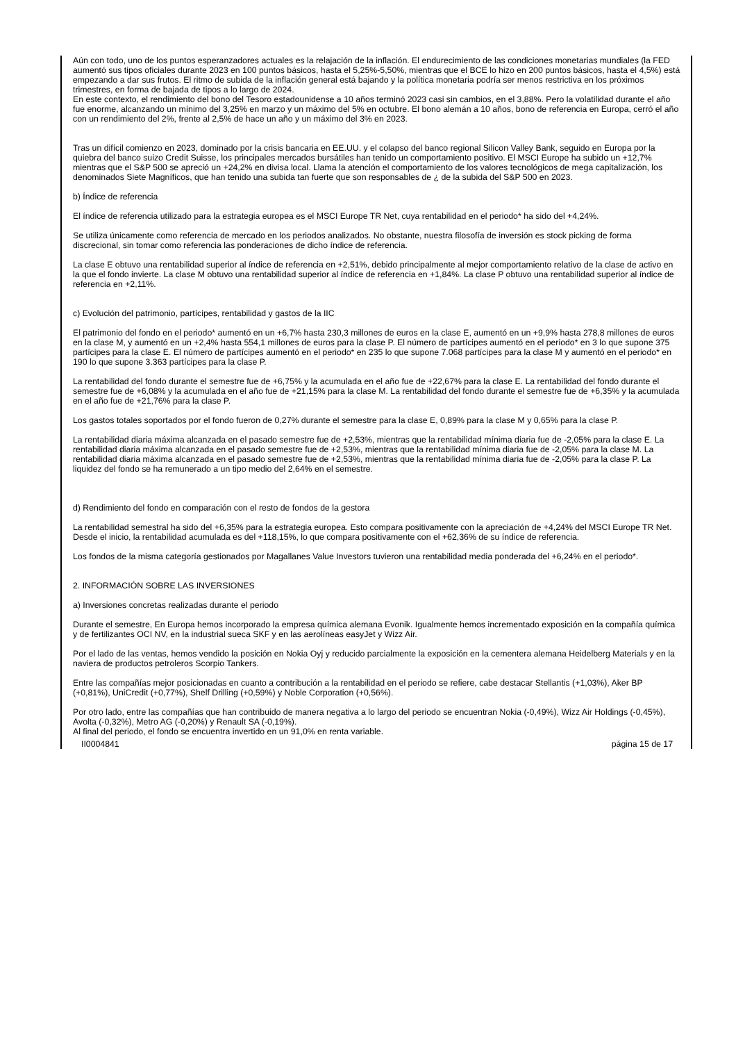Aún con todo, uno de los puntos esperanzadores actuales es la relajación de la inflación. El endurecimiento de las condiciones monetarias mundiales (la FED aumentó sus tipos oficiales durante 2023 en 100 puntos básicos, hasta el 5,25%-5,50%, mientras que el BCE lo hizo en 200 puntos básicos, hasta el 4,5%) está empezando a dar sus frutos. El ritmo de subida de la inflación general está bajando y la política monetaria podría ser menos restrictiva en los próximos trimestres, en forma de bajada de tipos a lo largo de 2024.
En este contexto, el rendimiento del bono del Tesoro estadounidense a 10 años terminó 2023 casi sin cambios, en el 3,88%. Pero la volatilidad durante el año fue enorme, alcanzando un mínimo del 3,25% en marzo y un máximo del 5% en octubre. El bono alemán a 10 años, bono de referencia en Europa, cerró el año con un rendimiento del 2%, frente al 2,5% de hace un año y un máximo del 3% en 2023.
Tras un difícil comienzo en 2023, dominado por la crisis bancaria en EE.UU. y el colapso del banco regional Silicon Valley Bank, seguido en Europa por la quiebra del banco suizo Credit Suisse, los principales mercados bursátiles han tenido un comportamiento positivo. El MSCI Europe ha subido un +12,7% mientras que el S&P 500 se apreció un +24,2% en divisa local. Llama la atención el comportamiento de los valores tecnológicos de mega capitalización, los denominados Siete Magníficos, que han tenido una subida tan fuerte que son responsables de ¿ de la subida del S&P 500 en 2023.
b) Índice de referencia
El índice de referencia utilizado para la estrategia europea es el MSCI Europe TR Net, cuya rentabilidad en el periodo* ha sido del +4,24%.
Se utiliza únicamente como referencia de mercado en los periodos analizados. No obstante, nuestra filosofía de inversión es stock picking de forma discrecional, sin tomar como referencia las ponderaciones de dicho índice de referencia.
La clase E obtuvo una rentabilidad superior al índice de referencia en +2,51%, debido principalmente al mejor comportamiento relativo de la clase de activo en la que el fondo invierte. La clase M obtuvo una rentabilidad superior al índice de referencia en +1,84%. La clase P obtuvo una rentabilidad superior al índice de referencia en +2,11%.
c) Evolución del patrimonio, partícipes, rentabilidad y gastos de la IIC
El patrimonio del fondo en el periodo* aumentó en un +6,7% hasta 230,3 millones de euros en la clase E, aumentó en un +9,9% hasta 278,8 millones de euros en la clase M, y aumentó en un +2,4% hasta 554,1 millones de euros para la clase P. El número de partícipes aumentó en el periodo* en 3 lo que supone 375 partícipes para la clase E. El número de partícipes aumentó en el periodo* en 235 lo que supone 7.068 partícipes para la clase M y aumentó en el periodo* en 190 lo que supone 3.363 partícipes para la clase P.
La rentabilidad del fondo durante el semestre fue de +6,75% y la acumulada en el año fue de +22,67% para la clase E. La rentabilidad del fondo durante el semestre fue de +6,08% y la acumulada en el año fue de +21,15% para la clase M. La rentabilidad del fondo durante el semestre fue de +6,35% y la acumulada en el año fue de +21,76% para la clase P.
Los gastos totales soportados por el fondo fueron de 0,27% durante el semestre para la clase E, 0,89% para la clase M y 0,65% para la clase P.
La rentabilidad diaria máxima alcanzada en el pasado semestre fue de +2,53%, mientras que la rentabilidad mínima diaria fue de -2,05% para la clase E. La rentabilidad diaria máxima alcanzada en el pasado semestre fue de +2,53%, mientras que la rentabilidad mínima diaria fue de -2,05% para la clase M. La rentabilidad diaria máxima alcanzada en el pasado semestre fue de +2,53%, mientras que la rentabilidad mínima diaria fue de -2,05% para la clase P. La liquidez del fondo se ha remunerado a un tipo medio del 2,64% en el semestre.
d) Rendimiento del fondo en comparación con el resto de fondos de la gestora
La rentabilidad semestral ha sido del +6,35% para la estrategia europea. Esto compara positivamente con la apreciación de +4,24% del MSCI Europe TR Net. Desde el inicio, la rentabilidad acumulada es del +118,15%, lo que compara positivamente con el +62,36% de su índice de referencia.
Los fondos de la misma categoría gestionados por Magallanes Value Investors tuvieron una rentabilidad media ponderada del +6,24% en el periodo*.
2. INFORMACIÓN SOBRE LAS INVERSIONES
a) Inversiones concretas realizadas durante el periodo
Durante el semestre, En Europa hemos incorporado la empresa química alemana Evonik. Igualmente hemos incrementado exposición en la compañía química y de fertilizantes OCI NV, en la industrial sueca SKF y en las aerolíneas easyJet y Wizz Air.
Por el lado de las ventas, hemos vendido la posición en Nokia Oyj y reducido parcialmente la exposición en la cementera alemana Heidelberg Materials y en la naviera de productos petroleros Scorpio Tankers.
Entre las compañías mejor posicionadas en cuanto a contribución a la rentabilidad en el periodo se refiere, cabe destacar Stellantis (+1,03%), Aker BP (+0,81%), UniCredit (+0,77%), Shelf Drilling (+0,59%) y Noble Corporation (+0,56%).
Por otro lado, entre las compañías que han contribuido de manera negativa a lo largo del periodo se encuentran Nokia (-0,49%), Wizz Air Holdings (-0,45%), Avolta (-0,32%), Metro AG (-0,20%) y Renault SA (-0,19%).
Al final del periodo, el fondo se encuentra invertido en un 91,0% en renta variable.
II0004841 página 15 de 17